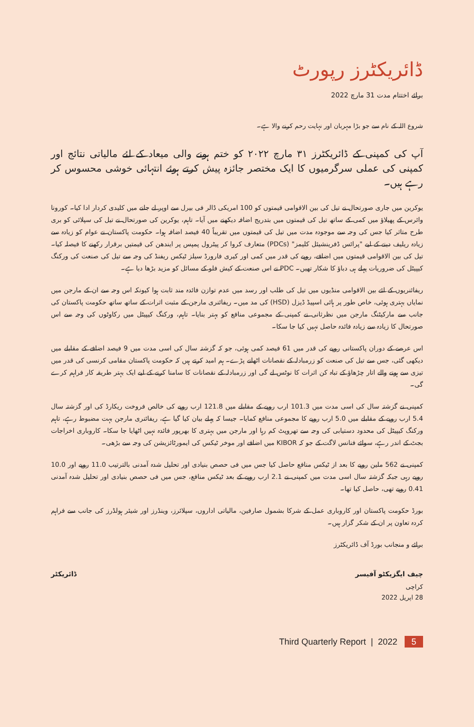ڈائریکٹرز رپورٹ
برائے اختتام مدت 31 مارچ 2022
شروع اللہ کے نام سے جو بڑا مہربان اور نہایت رحم کرنے والا ہے۔
آپ کی کمپنی کے ڈائریکٹرز ۳۱ مارچ ۲۰۲۲ کو ختم ہونے والی میعاد کے لئے مالیاتی نتائج اور کمپنی کی عملی سرگرمیوں کا ایک مختصر جائزہ پیش کرتے ہوئے انتہائی خوشی محسوس کر رہے ہیں۔
یوکرین میں جاری صورتحال نے تیل کی بین الاقوامی قیمتوں کو 100 امریکی ڈالر فی بیرل سے اوپر لے جانے میں کلیدی کردار ادا کیا۔ کورونا وائرس کے پھیلاؤ میں کمی کے ساتھ تیل کی قیمتوں میں بتدریج اضافہ دیکھنے میں آیا۔ تاہم، یوکرین کی صورتحال نے تیل کی سپلائی کو بری طرح متاثر کیا جس کی وجہ سے موجودہ مدت میں تیل کی قیمتوں میں تقریباً 40 فیصد اضافہ ہوا۔ حکومت پاکستان نے عوام کو زیادہ سے زیادہ ریلیف دینے کے لیے "پرائس ڈفرینشیئل کلیمز" (PDCs) متعارف کروا کر پیٹرول پمپس پر ایندھن کی قیمتیں برقرار رکھنے کا فیصلہ کیا۔ تیل کی بین الاقوامی قیمتوں میں اضافے، روپے کی قدر میں کمی اور کیری فارورڈ سیلز ٹیکس ریفنڈ کی وجہ سے تیل کی صنعت کی ورکنگ کیپیٹل کی ضروریات پہلے ہی دباؤ کا شکار تھیں۔ PDC نے اس صنعت کے کیش فلو کے مسائل کو مزید بڑھا دیا ہے۔
ریفائنریوں کے لئے بین الاقوامی منڈیوں میں تیل کی طلب اور رسد میں عدم توازن فائدہ مند ثابت ہوا کیونکہ اس وجہ سے ان کے مارجن میں نمایاں بہتری ہوئی، خاص طور پر ہائی اسپیڈ ڈیزل (HSD) کی مد میں۔ ریفائنری مارجن کے مثبت اثرات کے ساتھ ساتھ حکومت پاکستان کی جانب سے مارکیٹنگ مارجن میں نظرثانی نے کمپنی کے مجموعی منافع کو بہتر بنایا۔ تاہم، ورکنگ کیپیٹل میں رکاوٹوں کی وجہ سے اس صورتحال کا زیادہ سے زیادہ فائدہ حاصل نہیں کیا جا سکا۔
اس عرصے کے دوران پاکستانی روپے کی قدر میں 61 فیصد کمی ہوئی، جو کہ گزشتہ سال کی اسی مدت میں 9 فیصد اضافے کے مقابلے میں دیکھی گئی، جس سے تیل کی صنعت کو زرمبادلہ کے نقصانات اٹھانے پڑے۔ ہم امید کرتے ہیں کہ حکومت پاکستان مقامی کرنسی کی قدر میں تیزی سے ہونے والے اتار چڑھاؤ کے تباہ کن اثرات کا نوٹس لے گی اور زرمبادلہ کے نقصانات کا سامنا کرنے کے لیے ایک بہتر طریقہ کار فراہم کرے گی۔
کمپنی نے گزشتہ سال کی اسی مدت میں 101.3 ارب روپے کے مقابلے میں 121.8 ارب روپے کی خالص فروخت ریکارڈ کی اور گزشتہ سال 5.4 ارب روپے کے مقابلے میں 5.0 ارب روپے کا مجموعی منافع کمایا۔ جیسا کہ پہلے بیان کیا گیا ہے، ریفائنری مارجن بہت مضبوط رہے، تاہم ورکنگ کیپیٹل کی محدود دستیابی کی وجہ سے تھروپٹ کم رہا اور مارجن میں بہتری کا بھرپور فائدہ نہیں اٹھایا جا سکا۔ کاروباری اخراجات بجٹ کے اندر رہے، سوائے فنانس لاگت کے جو کہ KIBOR میں اضافے اور موخر ٹیکس کی ایمورٹائزیشن کی وجہ سے بڑھی۔
کمپنی نے 562 ملین روپے کا بعد از ٹیکس منافع حاصل کیا جس میں فی حصص بنیادی اور تحلیل شدہ آمدنی بالترتیب 11.0 روپے اور 10.0 روپے رہی جبکہ گزشتہ سال اسی مدت میں کمپنی نے 2.1 ارب روپے کے بعد ٹیکس منافع، جس میں فی حصص بنیادی اور تحلیل شدہ آمدنی 0.41 روپے تھی، حاصل کیا تھا۔
بورڈ حکومت پاکستان اور کاروباری عمل کے شرکا بشمول صارفین، مالیاتی اداروں، سپلائرز، وینڈرز اور شیئر ہولڈرز کی جانب سے فراہم کردہ تعاون پر ان کے شکر گزار ہیں۔
برائے و منجانب بورڈ آف ڈائریکٹرز
چیف ایگزیکٹو آفیسر ڈائریکٹر
کراچی
28 اپریل 2022
Third Quarterly Report | 2022 5